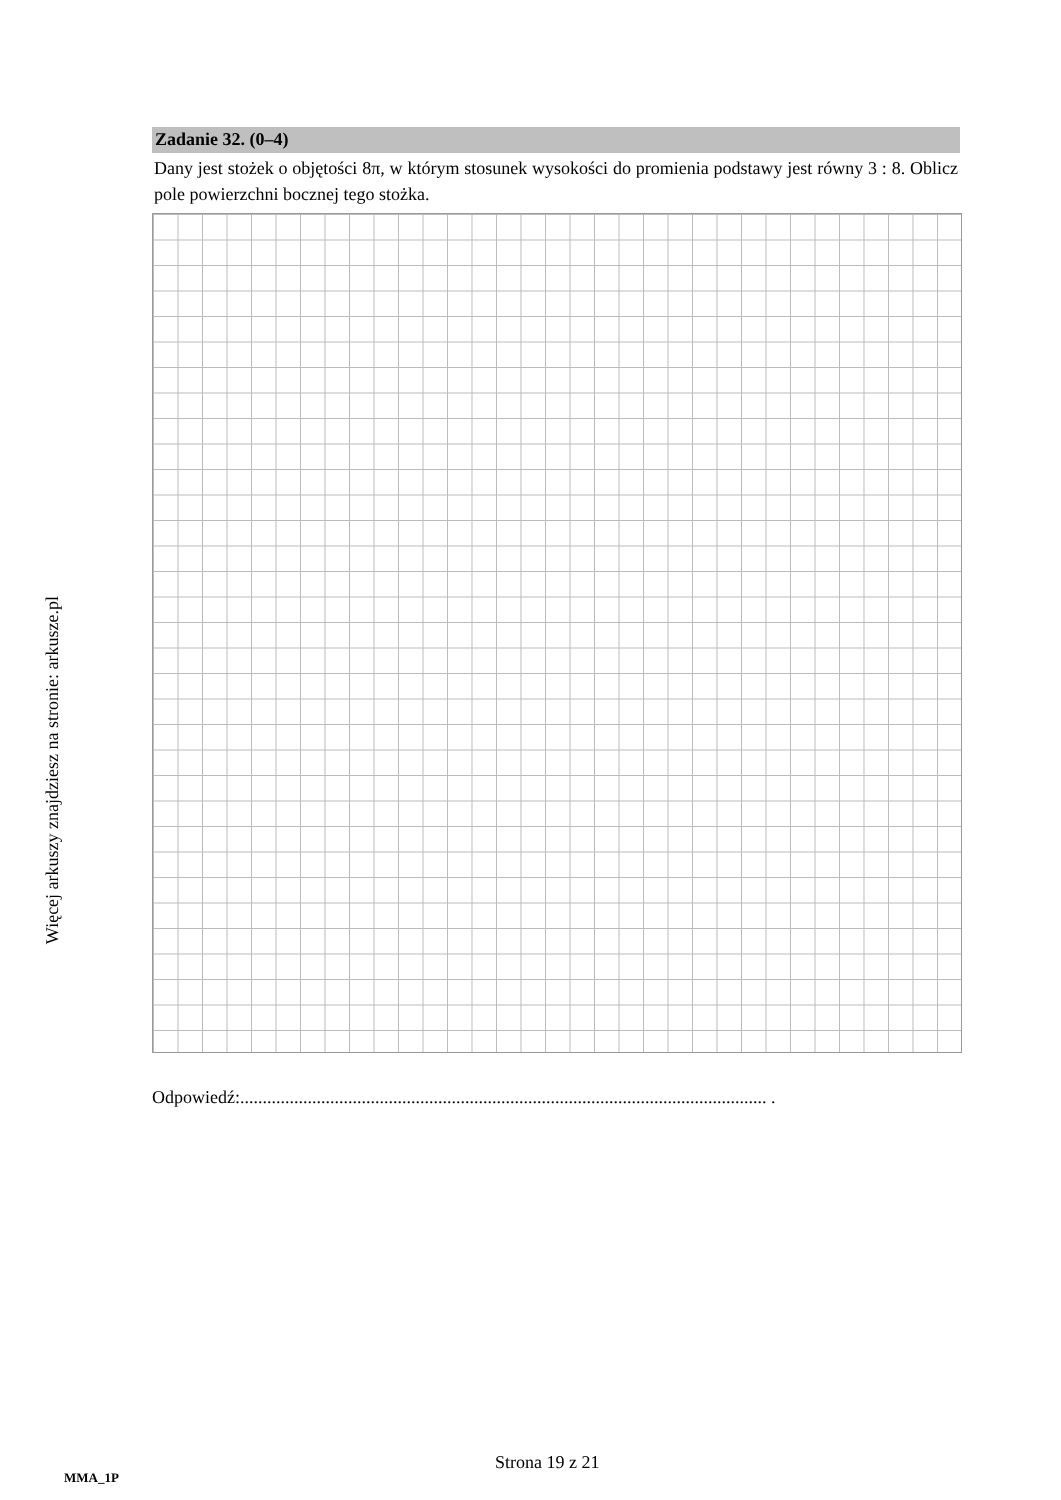Więcej arkuszy znajdziesz na stronie: arkusze.pl
Zadanie 32. (0–4)
Dany jest stożek o objętości 8π, w którym stosunek wysokości do promienia podstawy jest równy 3 : 8. Oblicz pole powierzchni bocznej tego stożka.
Odpowiedź:..................................................................................................................... .
MMA_1P
Strona 19 z 21